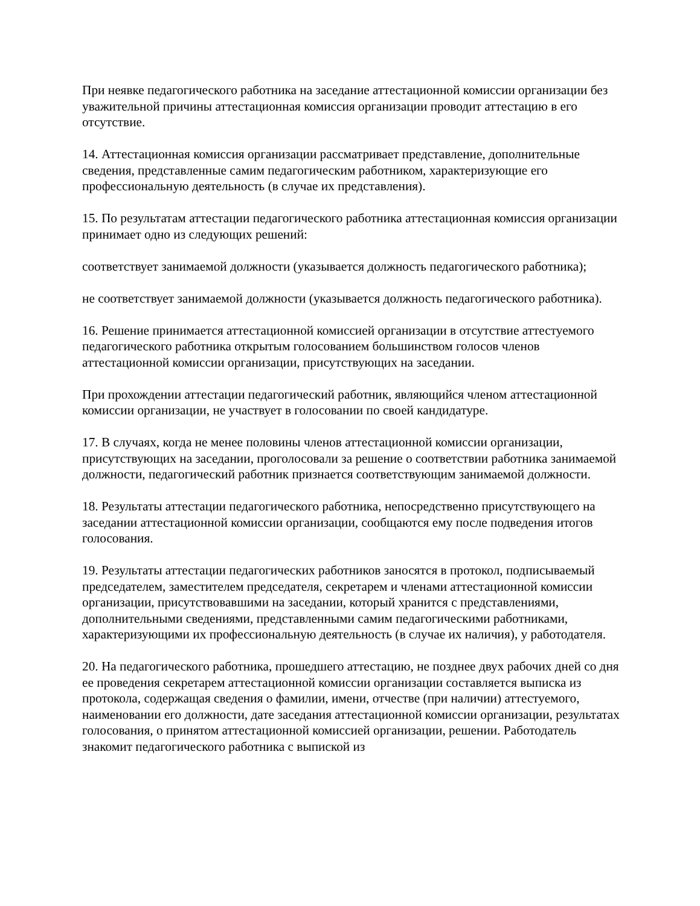При неявке педагогического работника на заседание аттестационной комиссии организации без уважительной причины аттестационная комиссия организации проводит аттестацию в его отсутствие.
14. Аттестационная комиссия организации рассматривает представление, дополнительные сведения, представленные самим педагогическим работником, характеризующие его профессиональную деятельность (в случае их представления).
15. По результатам аттестации педагогического работника аттестационная комиссия организации принимает одно из следующих решений:
соответствует занимаемой должности (указывается должность педагогического работника);
не соответствует занимаемой должности (указывается должность педагогического работника).
16. Решение принимается аттестационной комиссией организации в отсутствие аттестуемого педагогического работника открытым голосованием большинством голосов членов аттестационной комиссии организации, присутствующих на заседании.
При прохождении аттестации педагогический работник, являющийся членом аттестационной комиссии организации, не участвует в голосовании по своей кандидатуре.
17. В случаях, когда не менее половины членов аттестационной комиссии организации, присутствующих на заседании, проголосовали за решение о соответствии работника занимаемой должности, педагогический работник признается соответствующим занимаемой должности.
18. Результаты аттестации педагогического работника, непосредственно присутствующего на заседании аттестационной комиссии организации, сообщаются ему после подведения итогов голосования.
19. Результаты аттестации педагогических работников заносятся в протокол, подписываемый председателем, заместителем председателя, секретарем и членами аттестационной комиссии организации, присутствовавшими на заседании, который хранится с представлениями, дополнительными сведениями, представленными самим педагогическими работниками, характеризующими их профессиональную деятельность (в случае их наличия), у работодателя.
20. На педагогического работника, прошедшего аттестацию, не позднее двух рабочих дней со дня ее проведения секретарем аттестационной комиссии организации составляется выписка из протокола, содержащая сведения о фамилии, имени, отчестве (при наличии) аттестуемого, наименовании его должности, дате заседания аттестационной комиссии организации, результатах голосования, о принятом аттестационной комиссией организации, решении. Работодатель знакомит педагогического работника с выпиской из